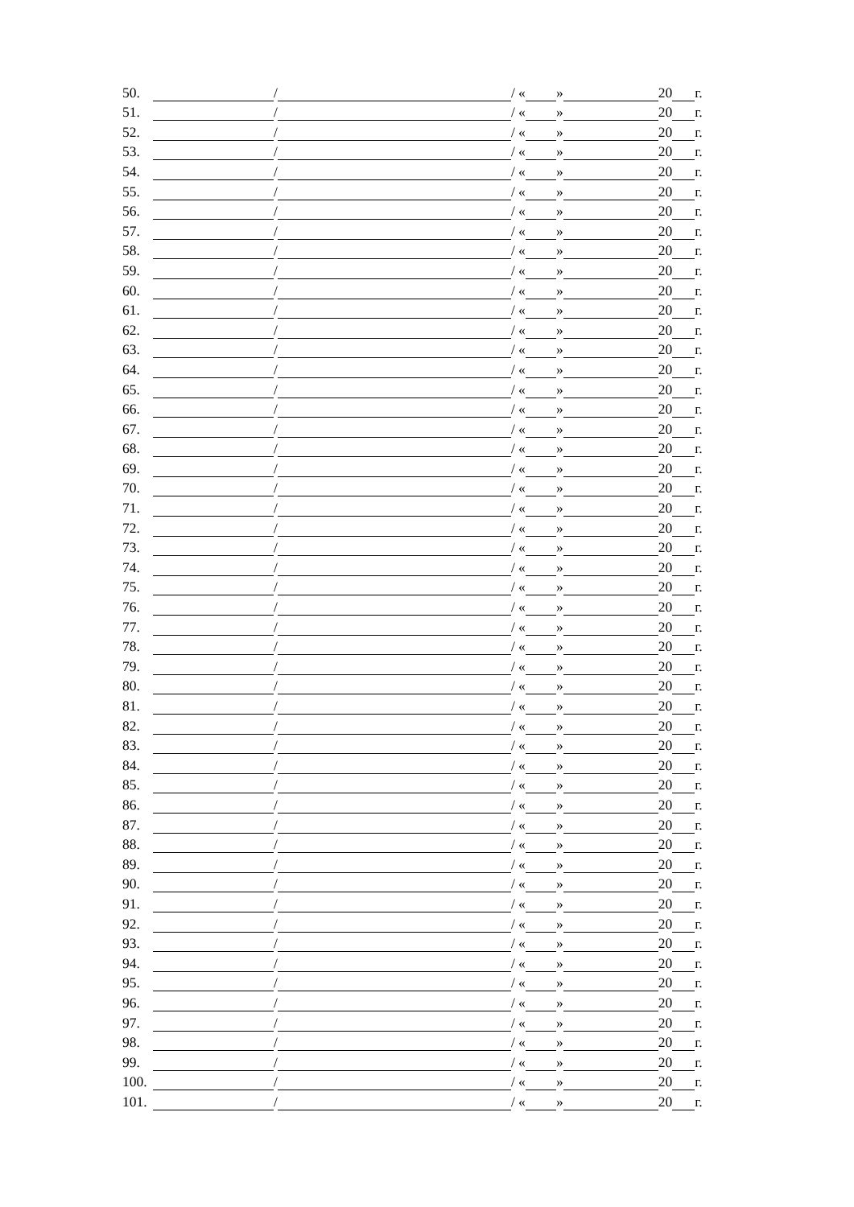50. / / « » 20 г.
51. / / « » 20 г.
52. / / « » 20 г.
53. / / « » 20 г.
54. / / « » 20 г.
55. / / « » 20 г.
56. / / « » 20 г.
57. / / « » 20 г.
58. / / « » 20 г.
59. / / « » 20 г.
60. / / « » 20 г.
61. / / « » 20 г.
62. / / « » 20 г.
63. / / « » 20 г.
64. / / « » 20 г.
65. / / « » 20 г.
66. / / « » 20 г.
67. / / « » 20 г.
68. / / « » 20 г.
69. / / « » 20 г.
70. / / « » 20 г.
71. / / « » 20 г.
72. / / « » 20 г.
73. / / « » 20 г.
74. / / « » 20 г.
75. / / « » 20 г.
76. / / « » 20 г.
77. / / « » 20 г.
78. / / « » 20 г.
79. / / « » 20 г.
80. / / « » 20 г.
81. / / « » 20 г.
82. / / « » 20 г.
83. / / « » 20 г.
84. / / « » 20 г.
85. / / « » 20 г.
86. / / « » 20 г.
87. / / « » 20 г.
88. / / « » 20 г.
89. / / « » 20 г.
90. / / « » 20 г.
91. / / « » 20 г.
92. / / « » 20 г.
93. / / « » 20 г.
94. / / « » 20 г.
95. / / « » 20 г.
96. / / « » 20 г.
97. / / « » 20 г.
98. / / « » 20 г.
99. / / « » 20 г.
100. / / « » 20 г.
101. / / « » 20 г.